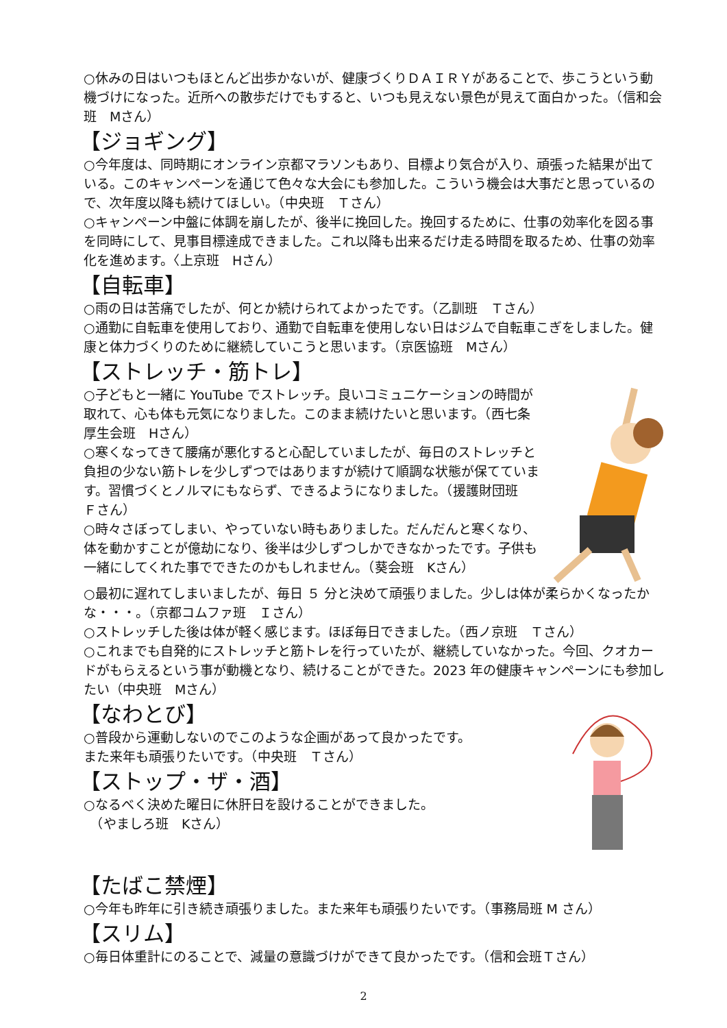○休みの日はいつもほとんど出歩かないが、健康づくりＤＡＩＲＹがあることで、歩こうという動機づけになった。近所への散歩だけでもすると、いつも見えない景色が見えて面白かった。（信和会班　Mさん）
【ジョギング】
○今年度は、同時期にオンライン京都マラソンもあり、目標より気合が入り、頑張った結果が出ている。このキャンペーンを通じて色々な大会にも参加した。こういう機会は大事だと思っているので、次年度以降も続けてほしい。（中央班　Ｔさん）
○キャンペーン中盤に体調を崩したが、後半に挽回した。挽回するために、仕事の効率化を図る事を同時にして、見事目標達成できました。これ以降も出来るだけ走る時間を取るため、仕事の効率化を進めます。〈上京班　Hさん）
【自転車】
○雨の日は苦痛でしたが、何とか続けられてよかったです。（乙訓班　Ｔさん）
○通勤に自転車を使用しており、通勤で自転車を使用しない日はジムで自転車こぎをしました。健康と体力づくりのために継続していこうと思います。（京医協班　Mさん）
【ストレッチ・筋トレ】
○子どもと一緒に YouTube でストレッチ。良いコミュニケーションの時間が取れて、心も体も元気になりました。このまま続けたいと思います。（西七条厚生会班　Hさん）
○寒くなってきて腰痛が悪化すると心配していましたが、毎日のストレッチと負担の少ない筋トレを少しずつではありますが続けて順調な状態が保てています。習慣づくとノルマにもならず、できるようになりました。（援護財団班　Ｆさん）
○時々さぼってしまい、やっていない時もありました。だんだんと寒くなり、体を動かすことが億劫になり、後半は少しずつしかできなかったです。子供も一緒にしてくれた事でできたのかもしれません。（葵会班　Kさん）
○最初に遅れてしまいましたが、毎日 ５ 分と決めて頑張りました。少しは体が柔らかくなったかな・・・。（京都コムファ班　Ｉさん）
○ストレッチした後は体が軽く感じます。ほぼ毎日できました。（西ノ京班　Ｔさん）
○これまでも自発的にストレッチと筋トレを行っていたが、継続していなかった。今回、クオカードがもらえるという事が動機となり、続けることができた。2023 年の健康キャンペーンにも参加したい（中央班　Mさん）
【なわとび】
○普段から運動しないのでこのような企画があって良かったです。
また来年も頑張りたいです。（中央班　Ｔさん）
【ストップ・ザ・酒】
○なるべく決めた曜日に休肝日を設けることができました。
　（やましろ班　Kさん）
【たばこ禁煙】
○今年も昨年に引き続き頑張りました。また来年も頑張りたいです。（事務局班 M さん）
【スリム】
○毎日体重計にのることで、減量の意識づけができて良かったです。（信和会班Ｔさん）
2